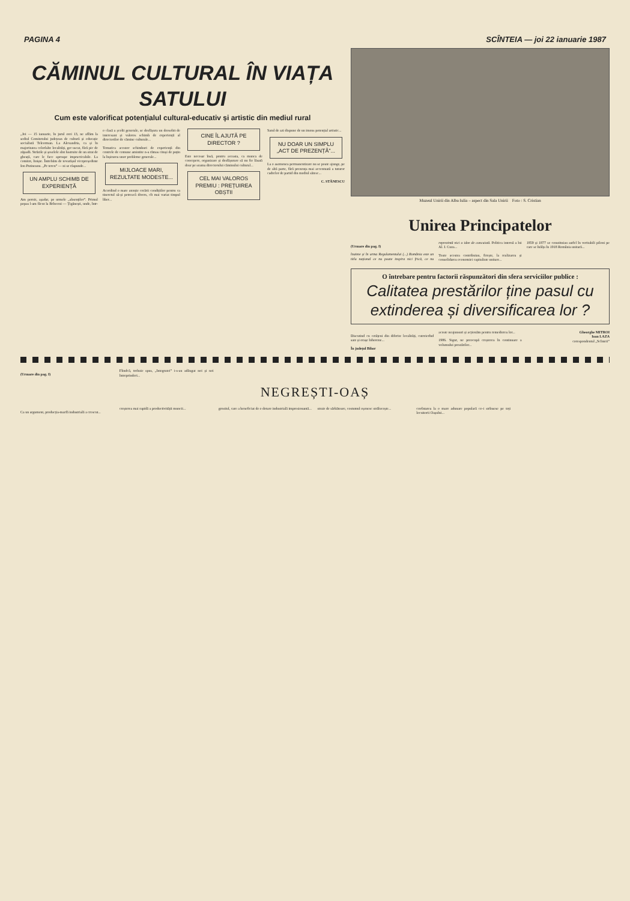PAGINA 4 SCÎNTEIA — joi 22 ianuarie 1987
CĂMINUL CULTURAL ÎN VIAȚA SATULUI
Cum este valorificat potențialul cultural-educativ și artistic din mediul rural
„Joi — 15 ianuarie, în jurul orei 13, ne aflăm la sediul Comitetului județean de cultură și educație socialistă Teleorman. La Alexandria, ca și în majoritatea celorlalte localități, ger uscat, fără pic de zăpadă. Străzile și șoselele sînt lustruite de un strat de gheață, care le face aproape impracticabile. La comitet, liniște. Întrebăm de tovarășul vicepreședinte Ion Putineanu. „Pe teren” — ni se răspunde...
UN AMPLU SCHIMB DE EXPERIENȚĂ
Am pornit, așadar, pe urmele „absenților”. Primul popas l-am făcut la Brînceni — Țigănești, unde, într-o clasă a școlii generale, se desfășura un deosebit de interesant și valoros schimb de experiență al directorilor de cămine culturale...
Tematica acestor schimburi de experiență din centrele de comune amintite n-a rămas cituși de puțin la înșirarea unor probleme generale...
MIJLOACE MARI, REZULTATE MODESTE...
Acordind o mare atenție creării condițiilor pentru ca tineretul să-și petreacă divers, cît mai variat timpul liber...
CINE ÎL AJUTĂ PE DIRECTOR ?
Este necesar însă, pentru aceasta, ca munca de concepere, organizare și desfășurare să nu fie lăsată doar pe seama directorului căminului cultural...
CEL MAI VALOROS PREMIU : PREȚUIREA OBȘTII
Satul de azi dispune de un imens potențial artistic...
NU DOAR UN SIMPLU „ACT DE PREZENȚĂ”...
La o asemenea permanentizare nu se poate ajunge, pe de altă parte, fără prezența mai accentuată a tuturor cadrelor de partid din mediul sătesc...
C. STĂNESCU
Muzeul Unirii din Alba Iulia – aspect din Sala Unirii Foto : S. Cristian
Unirea Principatelor
(Urmare din pag. I)
înainte și în urma Regulamentului (...) România este un titlu național ce nu poate inspira nici frică, ce nu reprezintă nici o idee de concuistă. Politica internă a lui Al. I. Cuza...
Toate acestea contribuiau, firește, la realizarea și consolidarea economiei capitaliste unitare...
1859 și 1877 se constituiau astfel în veritabili piloni pe care se înălța în 1918 România unitară...
O întrebare pentru factorii răspunzători din sfera serviciilor publice :
Calitatea prestărilor ține pasul cu extinderea și diversificarea lor ?
Discutind cu cetățeni din diferite localități, cutreierînd sate și orașe bihorene...
În județul Bihor
aceste neajunsuri și acționăm pentru remedierea lor...
1986. Sigur, ne preocupă creșterea în continuare a volumului prestărilor...
Gheorghe MITROI
Ioan LAZA
corespondentul „Scînteii”
(Urmare din pag. I)
Flindcă, trebuie spus, „Integratei” i-s-au adăugat noi și noi întreprinderi...
NEGREȘTI-OAȘ
Ca un argument, producția-marfă industrială a crescut...
creșterea mai rapidă a productivității muncii...
grestiul, care a beneficiat de o dotare industrială impresionantă...
straie de sărbătoare, costumul oșenesc strălucește...
cuvîntarea la o mare adunare populară ce-i strînsese pe toți locuitorii Oașului...